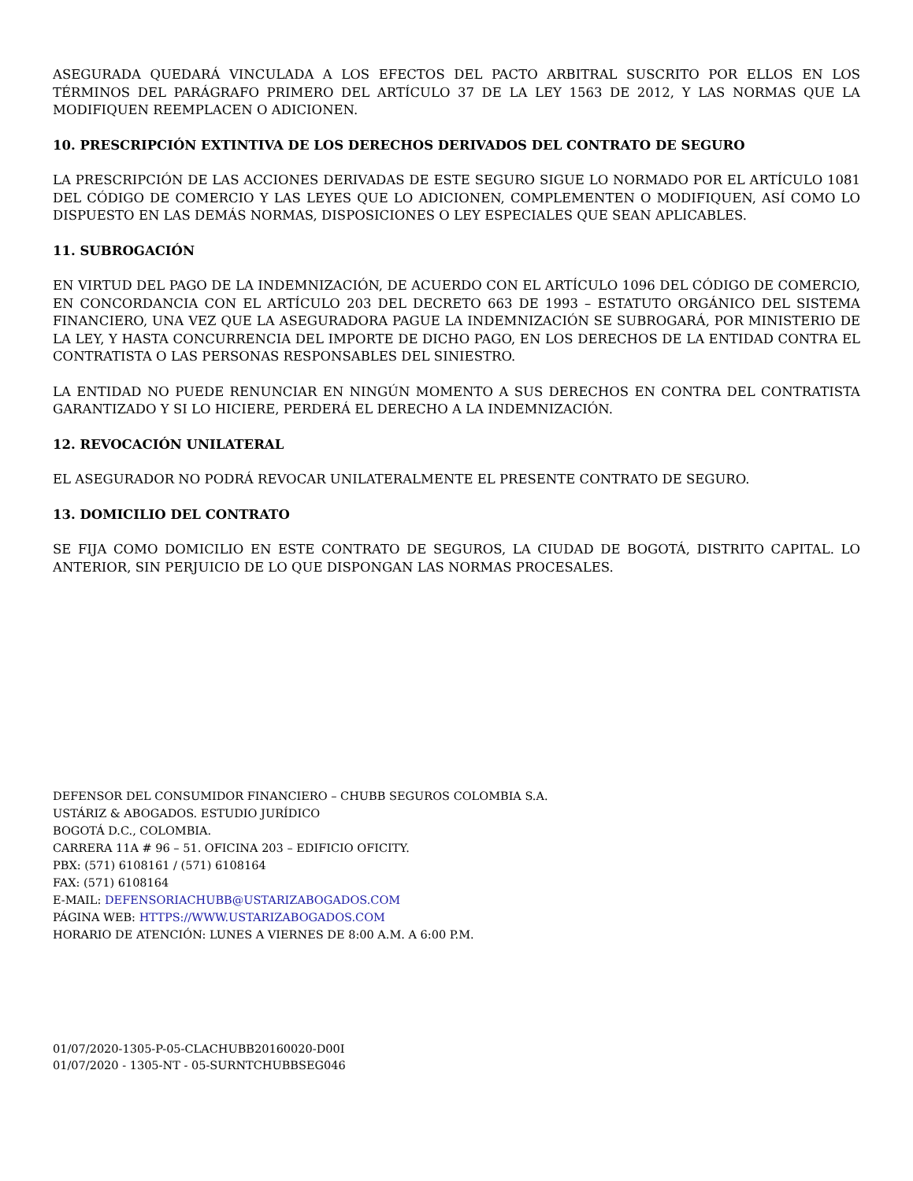ASEGURADA QUEDARÁ VINCULADA A LOS EFECTOS DEL PACTO ARBITRAL SUSCRITO POR ELLOS EN LOS TÉRMINOS DEL PARÁGRAFO PRIMERO DEL ARTÍCULO 37 DE LA LEY 1563 DE 2012, Y LAS NORMAS QUE LA MODIFIQUEN REEMPLACEN O ADICIONEN.
10. PRESCRIPCIÓN EXTINTIVA DE LOS DERECHOS DERIVADOS DEL CONTRATO DE SEGURO
LA PRESCRIPCIÓN DE LAS ACCIONES DERIVADAS DE ESTE SEGURO SIGUE LO NORMADO POR EL ARTÍCULO 1081 DEL CÓDIGO DE COMERCIO Y LAS LEYES QUE LO ADICIONEN, COMPLEMENTEN O MODIFIQUEN, ASÍ COMO LO DISPUESTO EN LAS DEMÁS NORMAS, DISPOSICIONES O LEY ESPECIALES QUE SEAN APLICABLES.
11. SUBROGACIÓN
EN VIRTUD DEL PAGO DE LA INDEMNIZACIÓN, DE ACUERDO CON EL ARTÍCULO 1096 DEL CÓDIGO DE COMERCIO, EN CONCORDANCIA CON EL ARTÍCULO 203 DEL DECRETO 663 DE 1993 – ESTATUTO ORGÁNICO DEL SISTEMA FINANCIERO, UNA VEZ QUE LA ASEGURADORA PAGUE LA INDEMNIZACIÓN SE SUBROGARÁ, POR MINISTERIO DE LA LEY, Y HASTA CONCURRENCIA DEL IMPORTE DE DICHO PAGO, EN LOS DERECHOS DE LA ENTIDAD CONTRA EL CONTRATISTA O LAS PERSONAS RESPONSABLES DEL SINIESTRO.
LA ENTIDAD NO PUEDE RENUNCIAR EN NINGÚN MOMENTO A SUS DERECHOS EN CONTRA DEL CONTRATISTA GARANTIZADO Y SI LO HICIERE, PERDERÁ EL DERECHO A LA INDEMNIZACIÓN.
12. REVOCACIÓN UNILATERAL
EL ASEGURADOR NO PODRÁ REVOCAR UNILATERALMENTE EL PRESENTE CONTRATO DE SEGURO.
13. DOMICILIO DEL CONTRATO
SE FIJA COMO DOMICILIO EN ESTE CONTRATO DE SEGUROS, LA CIUDAD DE BOGOTÁ, DISTRITO CAPITAL. LO ANTERIOR, SIN PERJUICIO DE LO QUE DISPONGAN LAS NORMAS PROCESALES.
DEFENSOR DEL CONSUMIDOR FINANCIERO – CHUBB SEGUROS COLOMBIA S.A.
USTÁRIZ & ABOGADOS. ESTUDIO JURÍDICO
BOGOTÁ D.C., COLOMBIA.
CARRERA 11A # 96 – 51. OFICINA 203 – EDIFICIO OFICITY.
PBX: (571) 6108161 / (571) 6108164
FAX: (571) 6108164
E-MAIL: DEFENSORIACHUBB@USTARIZABOGADOS.COM
PÁGINA WEB: HTTPS://WWW.USTARIZABOGADOS.COM
HORARIO DE ATENCIÓN: LUNES A VIERNES DE 8:00 A.M. A 6:00 P.M.
01/07/2020-1305-P-05-CLACHUBB20160020-D00I
01/07/2020 - 1305-NT - 05-SURNTCHUBBSEG046